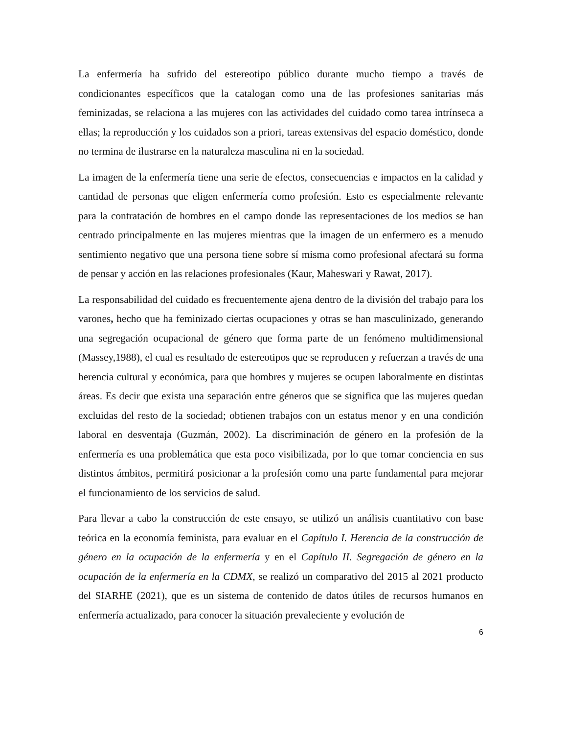La enfermería ha sufrido del estereotipo público durante mucho tiempo a través de condicionantes específicos que la catalogan como una de las profesiones sanitarias más feminizadas, se relaciona a las mujeres con las actividades del cuidado como tarea intrínseca a ellas; la reproducción y los cuidados son a priori, tareas extensivas del espacio doméstico, donde no termina de ilustrarse en la naturaleza masculina ni en la sociedad.
La imagen de la enfermería tiene una serie de efectos, consecuencias e impactos en la calidad y cantidad de personas que eligen enfermería como profesión. Esto es especialmente relevante para la contratación de hombres en el campo donde las representaciones de los medios se han centrado principalmente en las mujeres mientras que la imagen de un enfermero es a menudo sentimiento negativo que una persona tiene sobre sí misma como profesional afectará su forma de pensar y acción en las relaciones profesionales (Kaur, Maheswari y Rawat, 2017).
La responsabilidad del cuidado es frecuentemente ajena dentro de la división del trabajo para los varones, hecho que ha feminizado ciertas ocupaciones y otras se han masculinizado, generando una segregación ocupacional de género que forma parte de un fenómeno multidimensional (Massey,1988), el cual es resultado de estereotipos que se reproducen y refuerzan a través de una herencia cultural y económica, para que hombres y mujeres se ocupen laboralmente en distintas áreas. Es decir que exista una separación entre géneros que se significa que las mujeres quedan excluidas del resto de la sociedad; obtienen trabajos con un estatus menor y en una condición laboral en desventaja (Guzmán, 2002). La discriminación de género en la profesión de la enfermería es una problemática que esta poco visibilizada, por lo que tomar conciencia en sus distintos ámbitos, permitirá posicionar a la profesión como una parte fundamental para mejorar el funcionamiento de los servicios de salud.
Para llevar a cabo la construcción de este ensayo, se utilizó un análisis cuantitativo con base teórica en la economía feminista, para evaluar en el Capítulo I. Herencia de la construcción de género en la ocupación de la enfermería y en el Capítulo II. Segregación de género en la ocupación de la enfermería en la CDMX, se realizó un comparativo del 2015 al 2021 producto del SIARHE (2021), que es un sistema de contenido de datos útiles de recursos humanos en enfermería actualizado, para conocer la situación prevaleciente y evolución de
6